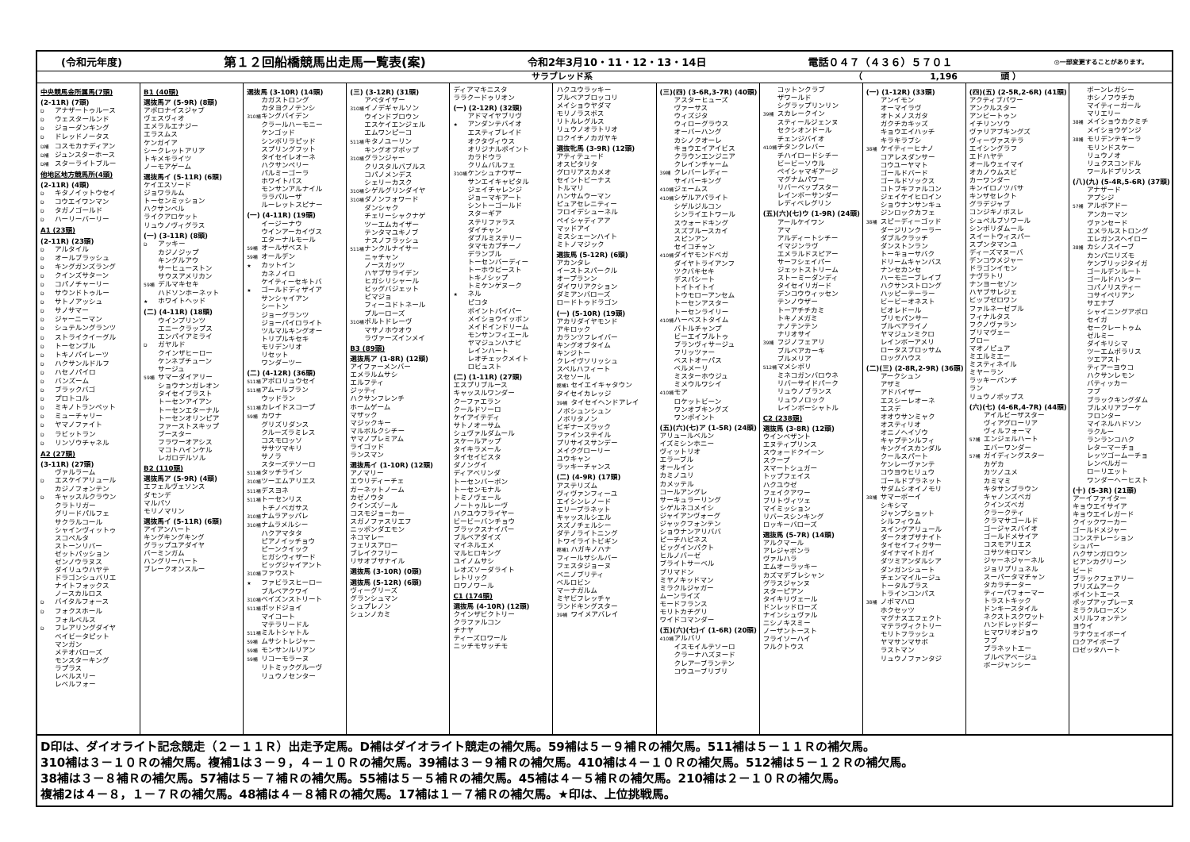(令和元年度) 第１２回船橋競馬出走馬一覧表(案) 令和2年3月10・11・12・13・14日 電話０４７（４３６）５７０１ ◎一部変更することがあります。
サラブレッド系 （ 1,196 頭 ）
中央競馬金所属馬(7頭)
(2-11R) (7頭)
Dアナザートゥルース
Dウェスタールンド
Dジョーダンキング
Dドレッドノータス
D補 コスモカナディアン
D補 ジュンスターホース
D補 スターライトブルー
他地区地方競馬所(4頭)
(2-11R) (4頭)
Dキタノイットウセイ
Dコウエイワンマン
Dタガノゴールド
Dハーリーバーリー
A1 (23頭)
(2-11R) (23頭)
Dアルタイル
Dオールブラッシュ
Dキングガンズラング
Dクインズサターン
Dコパノチャーリー
Dサウンドトゥルー
Dサトノアッシュ
Dサノサマー
Dジャーニーマン
Dシュテルングランツ
Dストライクイーグル
Dトーセンブル
Dトキノパイレーツ
Dハクサンルドルフ
Dハセノパイロ
Dバンズーム
Dブラックバゴ
Dプロトコル
Dミキノトランペット
Dミューチャリー
Dヤマノファイト
Dラビットラン
Dリンゾウチャネル
A2 (27頭)
(3-11R) (27頭)
ヴァルラーム
Dエスケイアリュール
カジノフォンテン
Dキャッスルクラウン
クラトリガー
グリードパルフェ
サクラルコール
シャインヴィットゥ
スコペルタ
ストーンリバー
ゼットパッション
ゼンノウラヌス
ダイリュウハヤテ
ドラゴンシュバリエ
ナイトフォックス
ノースカルロス
Dバイタルフォース
Dフォクスホール
フォルベルス
Dフレアリングダイヤ
ベイビータピット
マンガン
メテオバローズ
モンスターキング
ラプラス
レベルスリー
レベルフォー
B1 (40頭)
選抜馬ア (5-9R) (8頭)
アポロナイスジャブ
ヴェスヴィオ
エメラルエナジー
エラスムス
ケンガイア
シークレットアリア
トキメキライツ
ノーモアゲーム
選抜馬イ (5-11R) (6頭)
ケイエスソード
ジョワラルム
トーセンミッション
ハクサンベル
ライクアロケット
リュウノヴィグラス
(一) (3-11R) (8頭)
Dアッキー
カジノジップ
キングルアウ
サーヒューストン
サウスアメリカン
59補 デルマキセキ
ハドソンホーネット
★ ホワイトヘッド
(二) (4-11R) (18頭)
ウインプリンツ
エニークラップス
エンパイアミライ
Dガヤルド
クインザヒーロー
ケンネブチューン
サージュ
59補 サマーダイアリー
ショウナンガレオン
タイセイブラスト
トーセンアイアン
トーセンエターナル
トーセンオリンピア
ファーストスキップ
ブースター
フラワーオアシス
マコトハインケル
レガロデルソル
B2 (110頭)
選抜馬ア (5-9R) (4頭)
エフェルヴェソンス
ダモンデ
マルパソ
モリノマリン
選抜馬イ (5-11R) (6頭)
アイアンハート
キングキングキング
グラップユアダイヤ
バーミンガム
ハングリーハート
ブレークオンスルー
選抜馬 (3-10R) (14頭)
カガストロング
カタヨクノテンシ
310補 キングバイデン
クラールハーモニー
ケンゴッド
シンボリラピッド
スプリングフット
タイセイレオーネ
ハクサンペリー
パルミーゴーラ
ホワイトパス
モンサンアルナイル
ララパルーザ
ルーレットスピナー
(一) (4-11R) (19頭)
イージーナウ
ウインアーカイヴス
エターナルモール
59補 オールザベスト
59補 オールデン
★ カットイン
カネノイロ
ケイティーセキトバ
★ ゴールドディザイア
サンシャイアン
シートン
ジョーグランツ
ジョーパイロライト
ツルマルキングオー
トリプルキセキ
モリデンリオ
リセット
ワンダーツー
(二) (4-12R) (36頭)
511補 アポロリュウセイ
511補 アムールブラン
ウッドラン
511補 カレイドスコープ
59補 カワナ
グリズリダンス
クルーズラミレス
コスモロッソ
ササツマキリ
サノラ
スターズテソーロ
511補 タッチライン
310補 ツーエムアリエス
511補 デスヨネ
511補 トーセンリス
トチノベガサス
310補 ナムラアッパレ
310補 ナムラメルシー
ハクアマタタ
ピアノイッチョウ
ピーンクイック
ヒガシウィザード
ビッグジャイアント
310補 ファウスト
★ ファビラスヒーロー
ブルベアクワイ
310補 ベイズンストリート
511補 ポッドジョイ
マイコート
マテラリードル
511補 ミルトシャトル
59補 ムサシトレジャー
59補 モンサンルリアン
59補 リコーモラーヌ
リトミックグルーヴ
リュウノセンター
(三) (3-12R) (31頭)
アペタイザー
310補 イノデギャルソン
ウインドブロウン
エスケイエンジェル
エムワンピーコ
511補 キタノユーリン
キングオブポップ
310補 グランジャー
クリスタルバブルス
コパノメンデス
シェリーカスク
310補 シゲルグリンダイヤ
310補 ダノンフォワード
ダンシャク
チェリーシャクナゲ
ツーエムカイザー
テンタマユキノブ
ナスノフラッシュ
511補 ナンクルナイサー
ニャチャン
ノースガッツ
ハヤブサライデン
ヒガシリシャール
ビッグバジェット
ピマジョ
フィーユドトネール
プルーローズ
310補 ボルトドレーヴ
マサノホウオウ
ラヴァーズインメイ
B3 (89頭)
選抜馬ア (1-8R) (12頭)
アイファーメンバー
エメラルムサシ
エルフティ
ジッティ
ハクサンフレンチ
ホームゲーム
マザック
マジックキー
マルボルクシチー
ヤマノプレミアム
ライゴッド
ランスマン
選抜馬イ (1-10R) (12頭)
アノマリー
エウリディーチェ
ガーネットノーム
カゼノウタ
クインズゾール
コスモジョーカー
スガノファスリエフ
ニッポンダエモン
ネコマレー
フェリスアロー
ブレイクフリー
リサオブザナイル
選抜馬 (3-10R) (0頭)
選抜馬 (5-12R) (6頭)
ヴィーグリーズ
グランシュマン
シュプレノン
シュンノカミ
ディアマキニスタ
ララクードゥリオン
(一) (2-12R) (32頭)
アドマイヤブリヴ
★ アンダンテバイオ
エスティブレイド
オクタヴィウス
オリジナルポイント
カラドウラ
クリムバルフェ
310補 ケンシュナウザー
サンエイキャピタル
ジェイチャレンジ
ジョーマキアート
シントーゴールド
スターギア
ステリファラス
ダイチャン
ダブルミステリー
タマモカプチーノ
デランブル
トーセンバーディー
トーホウビースト
トキノシップ
トミケンゲヌーク
★ ネル
ピコタ
ポイントパイパー
メイショウイッポン
メイドインドリーム
モンサンフィエール
ヤマジュンハナビ
レインハート
レオチェックメイト
ロビュスト
(二) (1-11R) (27頭)
エスプリブルース
キャッスルワンダー
クーファエラン
クールドソーロ
ケイアイテディ
サトノオーサム
シュヴァルダムール
スケールアップ
タイキラメール
タイセイビスタ
ダノングイ
ディアベリンダ
トーセンバーボン
トーセンモナル
トミノヴェール
ノートゥルレーヴ
ハクユウフライヤー
ビービーバンチョウ
ブラックスナイパー
ブルベアダイズ
マイネルエメ
マルヒロキング
ユイノムサシ
レオズソーダライト
レトリック
ロワノワール
C1 (174頭)
選抜馬 (4-10R) (12頭)
クインザビクトリー
クラファルコン
チナヤ
ティーズロワール
ニッチモサッチモ
ハクユウラッキー
ブルベアブロッコリ
メイショウヤダマ
モリノラスボス
リトルレグルス
リュウノオラトリオ
ロクイチノカガヤキ
選抜牝馬 (3-9R) (12頭)
アティテュード
オスピタリタ
グロリアスカメオ
セイントビーナス
トルマリ
ハンサムウーマン
ピュアセレニティー
フロイデシューネル
ペイシャディアア
マッドアイ
ミスシェーンハイト
ミトノマジック
選抜馬 (5-12R) (6頭)
アカンタレ
イーストスパークル
オープランン
ダイワリアクション
ダミアンバローズ
ロードトゥドラゴン
(一) (5-10R) (19頭)
アカリダイヤモンド
アキロック
カランツフレイバー
キングオブタイム
キンジトー
クレイヴソリッシュ
スペルハフィート
スセソール
複補1 セイエイキャタウン
タイセイカレッジ
39補 タイセイヘンドアレイ
ノボシュンシュン
ノボリタノン
ビギナーズラック
ファインステイル
プリサイスサンデー
メイクグローリー
ユウキャン
ラッキーチャンス
(二) (4-9R) (17頭)
アステリズム
ヴィヴァンフィーユ
エイシンレノード
エリープラネット
キャッスルシエル
スズノチェルシー
ダテノライトニング
トワイライトビギン
複補1 ハガキノハナ
フィールザシルバー
フェスタジョーヌ
ベニノブリティ
ベルロビン
マーナガルム
ミヤビフレッチャ
ランドキングスター
39補 ワイメアバレイ
(三)(四) (3-6R,3-7R) (40頭)
アスターヒューズ
ヴァーサス
ウィズジタ
ウィローグラウス
オーバーハング
カシノクオーレ
キョウエイアイビス
クラウンエンジニア
クレインチャーム
39補 クレバーレディー
サイバーキング
410補 ジェームス
410補 シゲルアパライト
シゲルジルコン
シンライエトワール
スウォードキング
スズブルースカイ
スピンアン
セイコチャン
410補 ダイヤモンドベガ
ダイヤトライアンフ
ツクバキセキ
デスパシート
トイトイトイ
トウモローアンセム
トーセンアスター
トーセンライリー
410補 ハーベストタイム
バトルチャンプ
ビーエイブルトゥ
ブランヴィサージュ
フリッツァー
ベストオーパス
ベルメーリ
ミスターホウジュ
ミメウルワシイ
410補 モア
ロケットビーン
ワンオブキングズ
ワンポイント
(五)(六)(七)ア (1-5R) (24頭)
アリュールベルン
イズミシンホニー
ヴィットリオ
エラーブル
オールイン
カミノユリ
カメッテル
コールアングレ
サーキュラーリング
シゲルネコメイシ
ジャイアンヴォーグ
ジャックフォンテン
ショウナンアリババ
ピーチハピネス
ビッグインパクト
ヒルノバーゼ
ブライトサーベル
ブリマドン
ミヤノキッドマン
ミラクルジャガー
ムーンライズ
モードフランス
モリトカチグリ
ワイドコマンダー
(五)(六)(七)イ (1-6R) (20頭)
410補 アルバリ
イスモイルテソーロ
クラーナハズヌード
クレアーブランテン
コウユーブリブリ
コットンクラブ
ザワールド
シグラップリンリン
39補 スカレークイン
スティールジェンヌ
セクシオンドール
チェンジバイオ
410補 チタンクレバー
チハイロードシチー
ビービーソウル
ペイシャマギアージ
マグナムパワー
リバーベップスター
レインボーサンダー
レディベレグリン
(五)(六)(七)ウ (1-9R) (24頭)
アールケイワン
アマ
アルディートシチー
イマジンラヴ
エメラルドスピアー
サーフシェイパー
ジェットストリーム
ストーミーダンディ
タイセイリガード
デンコウウィッセン
テンノウザー
トーアチチカミ
トキノメガミ
ナノテンテン
ナリオサイ
39補 フジノフェアリ
ブルベアカーキ
ブルメリア
512補 マメシボリ
ミネコガンバロウネ
リバーサイドパーク
リュウノブランス
リュウノロック
レインボーシャトル
C2 (238頭)
選抜馬 (3-8R) (12頭)
ウインベザント
エヌティプリンス
スウォードクイーン
スクープ
スマートシュガー
トップフェイス
ハクユウゼ
フェイクアワー
ブリトヴィツェ
マイミッション
リバースシンキング
ロッキーバローズ
選抜馬 (5-7R) (14頭)
アルクマール
アレジャボンラ
ヴァルハラ
エムオーラッキー
カズマデブレシャン
グラスジャンヌ
スターピアン
タイキリヴェール
ドンレッドローズ
ナインシュヴァル
ニシノキスミー
ノーザントースト
フライソーハイ
フルクトウス
(一) (1-12R) (33頭)
アンイモン
オーマイラヴ
オトメノスガタ
ガクチカキッズ
キョウエイハッチ
キラキラブシ
38補 ケイティーヒナノ
コアレスダンサー
コウユーヤマト
ゴールドバード
ゴールドソックス
コトブキファルコン
ジェイケイヒロイン
ショウナンサンキュ
ジンロックカフェ
38補 スピーディーゴッド
ダージリンクーラー
ダブルクラッチ
ダンストンラン
トーキョーサバク
ドリームキャンバス
ナンセカンセ
ハーモニーブレイブ
ハクサンストロング
ハッピーテーラー
ビービーオネスト
ビオレドール
ブリモパンサー
ブルベアライノ
ヤマジュンミクロ
レインボーアメリ
ロータスブロッサム
ロッグハウス
(二)(三) (2-8R,2-9R) (36頭)
アークシュン
アザミ
アドバイザー
エスシーレオーネ
エスデ
オオウサンミャク
オスティリオ
オニノヘイゾウ
キャプテンルフィ
キングイスカンダル
クールスパート
ケンレーヴァンテ
コウヨウヒリュウ
ゴールドプラネット
サダムシオイノモリ
38補 サマーボーイ
シキシマ
ジャンプショット
シルフィウム
スイングアリュール
ダークオブザナイト
タイセイフィクサー
ダイナマイトガイ
ダツミアンダルシア
ダンガンシュート
チェンマイルージュ
トータルブラス
トラインコンパス
38補 ノボマハロ
ホクセッツ
マグナスエフェクト
マテラヴィクトリー
モリトフラッシュ
ヤマサンマサボ
ラストマン
リュウノファンタジ
(四)(五) (2-5R,2-6R) (41頭)
アクティブパワー
アンクルスター
アンビートゥン
イチリンソウ
ヴァリアブキングズ
ヴィーヴァステラ
エイシングラフ
エドハヤテ
オールウェイマイ
オカノウムスビ
カーワンダー
キンイロノツバサ
キンザセレクト
グラデジャブ
コンジキノボスレ
シュペルブソワール
シンボリダムール
スイートウィスパー
スプンタマンユ
ディーズマヌーバ
デンコウメジャー
ドラゴンイモン
ナヴラトリ
ナンヨーセゾン
ハヤブサレジェ
ビップゼロワン
ファルネーゼブル
フィナルタス
フクノヴァラン
ブリマヴェー
ブロー
マオノピュア
ミエルミエー
ミスティネイル
ミヤーラン
ラッキーパンチ
ラン
リュウノポップス
(六)(七) (4-6R,4-7R) (44頭)
アイルビーザスター
ヴィアグローリア
ヴィルフォーマ
57補 エンジェルハート
エバーワンダー
57補 ガイディングスター
カゲカ
カツノユメ
カミマミ
キタサンブラウン
キャノンズベガ
クインズベガ
クラークティ
クラマサゴールド
ゴージャスバイオ
ゴールドメサイア
コスモアリエス
コサツキロマン
ジャーネジャーネル
ジョリプリュネル
スーパータマチャン
タカラチーター
ティーパフォーマー
トラストキック
ドンキースタイル
ネクストスクワット
ハンドレッドダー
ヒマワリオジョウ
フブ
プラネットエー
ブルベアベージュ
ボージャンシー
ボーンレガシー
ホシノフウチカ
マイティーガール
マリエリー
38補 メイショウカクミチ
メイショウゲンジ
38補 モリデンテキーラ
モリンドスケー
リュウノオ
リュクスコンドル
ワールドプリンス
(八)(九) (5-4R,5-6R) (37頭)
アナザード
アプシジ
57補 アルボアドー
アンカーマン
ヴァンセード
エメラルストロング
エレガンスヘイロー
38補 カシノスイーブ
カンパニリズモ
ケンブリッジタイガ
ゴールデンルート
ゴールドハンター
コパノリスティー
コサイペリアン
サエナブ
シャイニングアポロ
セイガ
セークレートゥム
ゼルミー
ダイキリシマ
ツーエムポラリス
ツエアスト
ティアーヨウコ
ハクサンレモン
バティッカー
フブ
ブラックキングダム
ブルメリアブーケ
フロンター
マイネルハドソン
ラクルー
ランランコハク
レターマーチョ
レッツゴームーチョ
レンベルガー
ローリエット
ワンダーヘーヒスト
(十) (5-3R) (21頭)
アーイファイター
キョウエイサイア
キョウエイレガード
クイックワーカー
ゴールドメジャー
コンステレーション
シュパー
ハクサンガロウン
ビアンカグリーン
ビード
ブラックフェアリー
ブリズムアーク
ボイントエース
ポップアップレーヌ
ミラクルローズン
メリルフォンテン
ヨウイ
ラナウェイボーイ
ロクアイボーブ
ロゼッタハート
D印は、ダイオライト記念競走（２－１１Ｒ）出走予定馬。D補はダイオライト競走の補欠馬。59補は５－９補Ｒの補欠馬。511補は５－１１Ｒの補欠馬。
310補は３－１０Ｒの補欠馬。複補1は３－９，４－１０Ｒの補欠馬。39補は３－９補Ｒの補欠馬。410補は４－１０Ｒの補欠馬。512補は５－１２Ｒの補欠馬。
38補は３－８補Ｒの補欠馬。57補は５－７補Ｒの補欠馬。55補は５－５補Ｒの補欠馬。45補は４－５補Ｒの補欠馬。210補は２－１０Ｒの補欠馬。
複補2は４－８，１－７Ｒの補欠馬。48補は４－８補Ｒの補欠馬。17補は１－７補Ｒの補欠馬。★印は、上位挑戦馬。